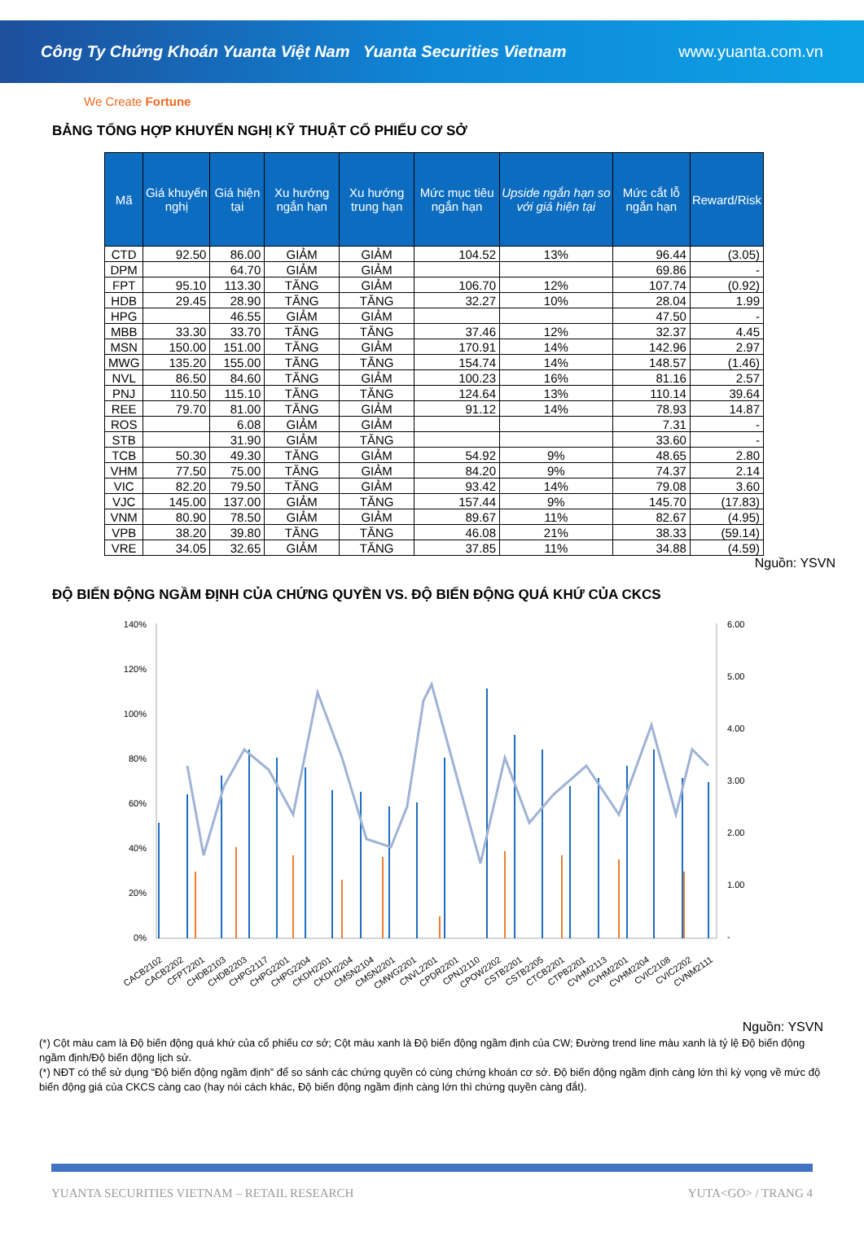Công Ty Chứng Khoán Yuanta Việt Nam Yuanta Securities Vietnam www.yuanta.com.vn
We Create Fortune
BẢNG TỔNG HỢP KHUYẾN NGHỊ KỸ THUẬT CỔ PHIẾU CƠ SỞ
| Mã | Giá khuyến nghị | Giá hiện tại | Xu hướng ngắn hạn | Xu hướng trung hạn | Mức mục tiêu ngắn hạn | Upside ngắn hạn so với giá hiện tại | Mức cắt lỗ ngắn hạn | Reward/Risk |
| --- | --- | --- | --- | --- | --- | --- | --- | --- |
| CTD | 92.50 | 86.00 | GIẢM | GIẢM | 104.52 | 13% | 96.44 | (3.05) |
| DPM | | 64.70 | GIẢM | GIẢM | | | 69.86 | - |
| FPT | 95.10 | 113.30 | TĂNG | GIẢM | 106.70 | 12% | 107.74 | (0.92) |
| HDB | 29.45 | 28.90 | TĂNG | TĂNG | 32.27 | 10% | 28.04 | 1.99 |
| HPG | | 46.55 | GIẢM | GIẢM | | | 47.50 | - |
| MBB | 33.30 | 33.70 | TĂNG | TĂNG | 37.46 | 12% | 32.37 | 4.45 |
| MSN | 150.00 | 151.00 | TĂNG | GIẢM | 170.91 | 14% | 142.96 | 2.97 |
| MWG | 135.20 | 155.00 | TĂNG | TĂNG | 154.74 | 14% | 148.57 | (1.46) |
| NVL | 86.50 | 84.60 | TĂNG | GIẢM | 100.23 | 16% | 81.16 | 2.57 |
| PNJ | 110.50 | 115.10 | TĂNG | TĂNG | 124.64 | 13% | 110.14 | 39.64 |
| REE | 79.70 | 81.00 | TĂNG | GIẢM | 91.12 | 14% | 78.93 | 14.87 |
| ROS | | 6.08 | GIẢM | GIẢM | | | 7.31 | - |
| STB | | 31.90 | GIẢM | TĂNG | | | 33.60 | - |
| TCB | 50.30 | 49.30 | TĂNG | GIẢM | 54.92 | 9% | 48.65 | 2.80 |
| VHM | 77.50 | 75.00 | TĂNG | GIẢM | 84.20 | 9% | 74.37 | 2.14 |
| VIC | 82.20 | 79.50 | TĂNG | GIẢM | 93.42 | 14% | 79.08 | 3.60 |
| VJC | 145.00 | 137.00 | GIẢM | TĂNG | 157.44 | 9% | 145.70 | (17.83) |
| VNM | 80.90 | 78.50 | GIẢM | GIẢM | 89.67 | 11% | 82.67 | (4.95) |
| VPB | 38.20 | 39.80 | TĂNG | TĂNG | 46.08 | 21% | 38.33 | (59.14) |
| VRE | 34.05 | 32.65 | GIẢM | TĂNG | 37.85 | 11% | 34.88 | (4.59) |
Nguồn: YSVN
ĐỘ BIẾN ĐỘNG NGẦM ĐỊNH CỦA CHỨNG QUYỀN VS. ĐỘ BIẾN ĐỘNG QUÁ KHỨ CỦA CKCS
140%
120%
100%
80%
60%
40%
20%
0%
6.00
5.00
4.00
3.00
2.00
1.00
-
CACB2102
CACB2202
CFPT2201
CHDB2103
CHDB2203
CHPG2117
CHPG2201
CHPG2204
CKDH2201
CKDH2204
CMSN2104
CMSN2201
CMWG2201
CNVL2201
CPDR2201
CPNJ2110
CPOW2202
CSTB2201
CSTB2205
CTCB2201
CTPB2201
CVHM2113
CVHM2201
CVHM2204
CVIC2108
CVIC2202
CVNM2111
Nguồn: YSVN
(*) Cột màu cam là Độ biến động quá khứ của cổ phiếu cơ sở; Cột màu xanh là Độ biến động ngầm định của CW; Đường trend line màu xanh là tỷ lệ Độ biến động ngầm định/Độ biến động lịch sử.
(*) NĐT có thể sử dụng “Độ biến động ngầm định” để so sánh các chứng quyền có cùng chứng khoán cơ sở. Độ biến động ngầm định càng lớn thì kỳ vọng về mức độ biến động giá của CKCS càng cao (hay nói cách khác, Độ biến động ngầm định càng lớn thì chứng quyền càng đắt).
YUANTA SECURITIES VIETNAM – RETAIL RESEARCH YUTA<GO> / TRANG 4